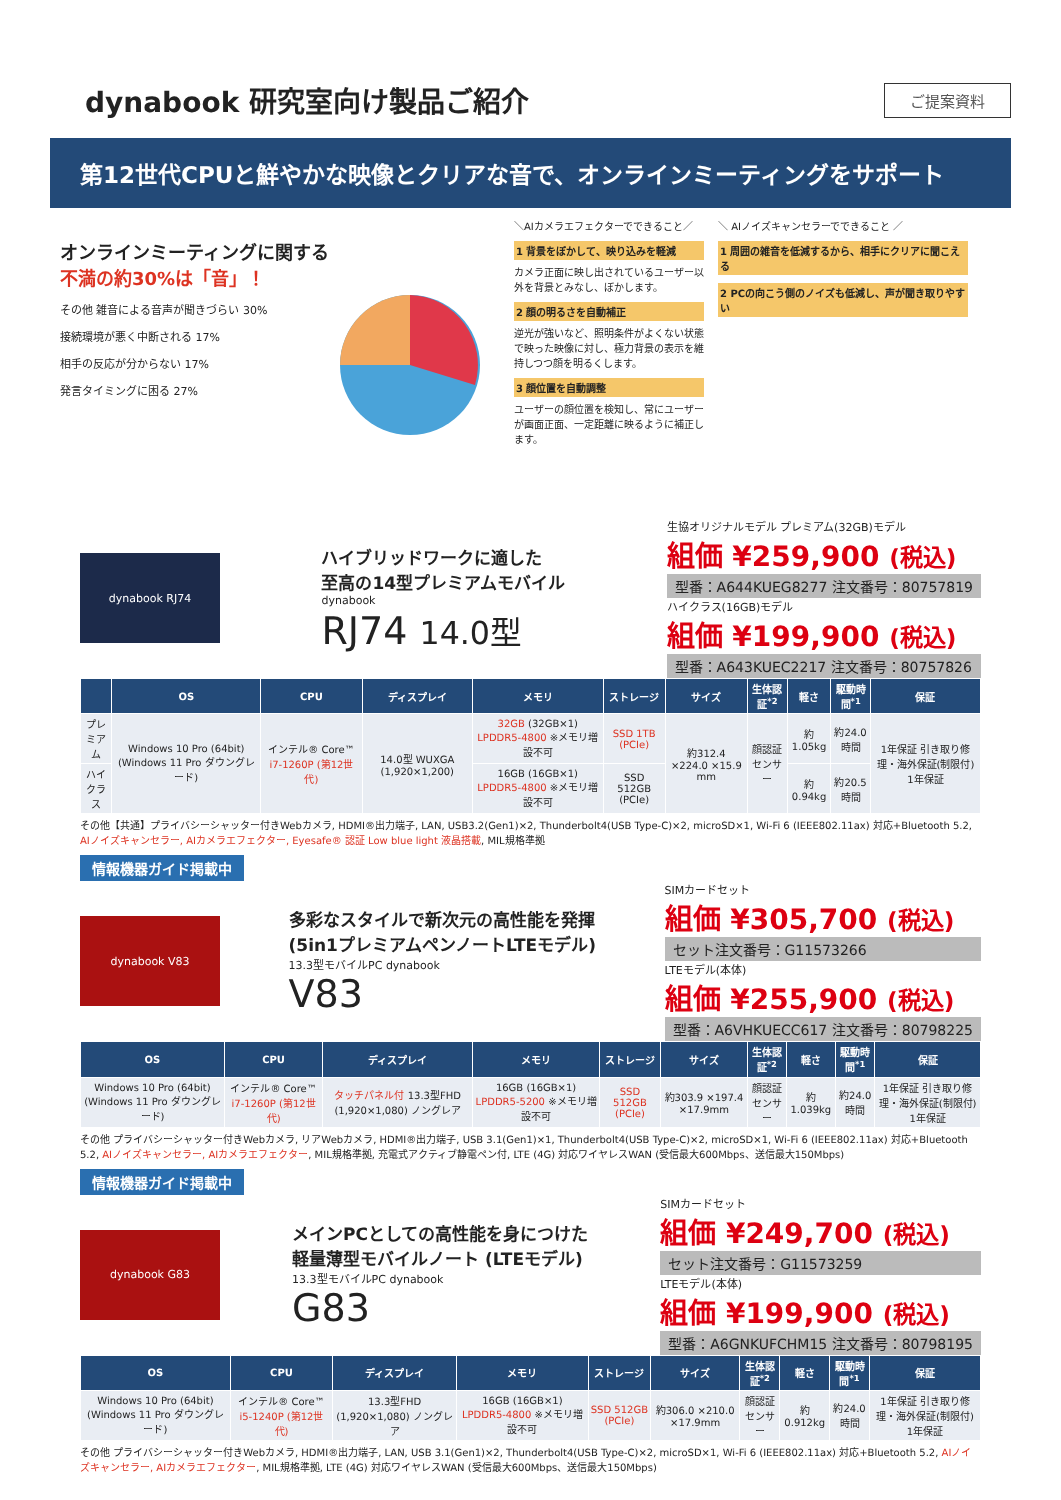dynabook 研究室向け製品ご紹介
ご提案資料
第12世代CPUと鮮やかな映像とクリアな音で、オンラインミーティングをサポート
オンラインミーティングに関する
不満の約30%は「音」！
その他 雑音による音声が聞きづらい 30%
接続環境が悪く中断される 17%
相手の反応が分からない 17%
発言タイミングに困る 27%
＼AIカメラエフェクターでできること／
1 背景をぼかして、映り込みを軽減
カメラ正面に映し出されているユーザー以外を背景とみなし、ぼかします。
2 顔の明るさを自動補正
逆光が強いなど、照明条件がよくない状態で映った映像に対し、極力背景の表示を維持しつつ顔を明るくします。
3 顔位置を自動調整
ユーザーの顔位置を検知し、常にユーザーが画面正面、一定距離に映るように補正します。
＼ AIノイズキャンセラーでできること ／
1 周囲の雑音を低減するから、相手にクリアに聞こえる
2 PCの向こう側のノイズも低減し、声が聞き取りやすい
dynabook RJ74
ハイブリッドワークに適した
至高の14型プレミアムモバイル
dynabook
RJ74 14.0型
生協オリジナルモデル プレミアム(32GB)モデル
組価 ¥259,900 (税込)
型番：A644KUEG8277 注文番号：80757819
ハイクラス(16GB)モデル
組価 ¥199,900 (税込)
型番：A643KUEC2217 注文番号：80757826
| | OS | CPU | ディスプレイ | メモリ | ストレージ | サイズ | 生体認証<sup>*2</sup> | 軽さ | 駆動時間<sup>*1</sup> | 保証 |
| --- | --- | --- | --- | --- | --- | --- | --- | --- | --- | --- |
| プレミアム | Windows 10 Pro (64bit) (Windows 11 Pro ダウングレード) | インテル® Core™ i7-1260P (第12世代) | 14.0型 WUXGA (1,920×1,200) | 32GB (32GB×1) LPDDR5-4800 ※メモリ増設不可 | SSD 1TB (PCIe) | 約312.4 ×224.0 ×15.9 mm | 顔認証センサー | 約1.05kg | 約24.0時間 | 1年保証 引き取り修理・海外保証(制限付) 1年保証 |
| ハイクラス | | | | 16GB (16GB×1) LPDDR5-4800 ※メモリ増設不可 | SSD 512GB (PCIe) | | | 約0.94kg | 約20.5時間 | |
その他【共通】プライバシーシャッター付きWebカメラ, HDMI®出力端子, LAN, USB3.2(Gen1)×2, Thunderbolt4(USB Type-C)×2, microSD×1, Wi-Fi 6 (IEEE802.11ax) 対応+Bluetooth 5.2, AIノイズキャンセラー, AIカメラエフェクター, Eyesafe® 認証 Low blue light 液晶搭載, MIL規格準拠
情報機器ガイド掲載中
dynabook V83
多彩なスタイルで新次元の高性能を発揮
(5in1プレミアムペンノートLTEモデル)
13.3型モバイルPC dynabook
V83
SIMカードセット
組価 ¥305,700 (税込)
セット注文番号：G11573266
LTEモデル(本体)
組価 ¥255,900 (税込)
型番：A6VHKUECC617 注文番号：80798225
| OS | CPU | ディスプレイ | メモリ | ストレージ | サイズ | 生体認証<sup>*2</sup> | 軽さ | 駆動時間<sup>*1</sup> | 保証 |
| --- | --- | --- | --- | --- | --- | --- | --- | --- | --- |
| Windows 10 Pro (64bit) (Windows 11 Pro ダウングレード) | インテル® Core™ i7-1260P (第12世代) | タッチパネル付 13.3型FHD (1,920×1,080) ノングレア | 16GB (16GB×1) LPDDR5-5200 ※メモリ増設不可 | SSD 512GB (PCIe) | 約303.9 ×197.4 ×17.9mm | 顔認証センサー | 約1.039kg | 約24.0時間 | 1年保証 引き取り修理・海外保証(制限付) 1年保証 |
その他 プライバシーシャッター付きWebカメラ, リアWebカメラ, HDMI®出力端子, USB 3.1(Gen1)×1, Thunderbolt4(USB Type-C)×2, microSD×1, Wi-Fi 6 (IEEE802.11ax) 対応+Bluetooth 5.2, AIノイズキャンセラー, AIカメラエフェクター, MIL規格準拠, 充電式アクティブ静電ペン付, LTE (4G) 対応ワイヤレスWAN (受信最大600Mbps、送信最大150Mbps)
情報機器ガイド掲載中
dynabook G83
メインPCとしての高性能を身につけた
軽量薄型モバイルノート (LTEモデル)
13.3型モバイルPC dynabook
G83
SIMカードセット
組価 ¥249,700 (税込)
セット注文番号：G11573259
LTEモデル(本体)
組価 ¥199,900 (税込)
型番：A6GNKUFCHM15 注文番号：80798195
| OS | CPU | ディスプレイ | メモリ | ストレージ | サイズ | 生体認証<sup>*2</sup> | 軽さ | 駆動時間<sup>*1</sup> | 保証 |
| --- | --- | --- | --- | --- | --- | --- | --- | --- | --- |
| Windows 10 Pro (64bit) (Windows 11 Pro ダウングレード) | インテル® Core™ i5-1240P (第12世代) | 13.3型FHD (1,920×1,080) ノングレア | 16GB (16GB×1) LPDDR5-4800 ※メモリ増設不可 | SSD 512GB (PCIe) | 約306.0 ×210.0 ×17.9mm | 顔認証センサー | 約0.912kg | 約24.0時間 | 1年保証 引き取り修理・海外保証(制限付) 1年保証 |
その他 プライバシーシャッター付きWebカメラ, HDMI®出力端子, LAN, USB 3.1(Gen1)×2, Thunderbolt4(USB Type-C)×2, microSD×1, Wi-Fi 6 (IEEE802.11ax) 対応+Bluetooth 5.2, AIノイズキャンセラー, AIカメラエフェクター, MIL規格準拠, LTE (4G) 対応ワイヤレスWAN (受信最大600Mbps、送信最大150Mbps)